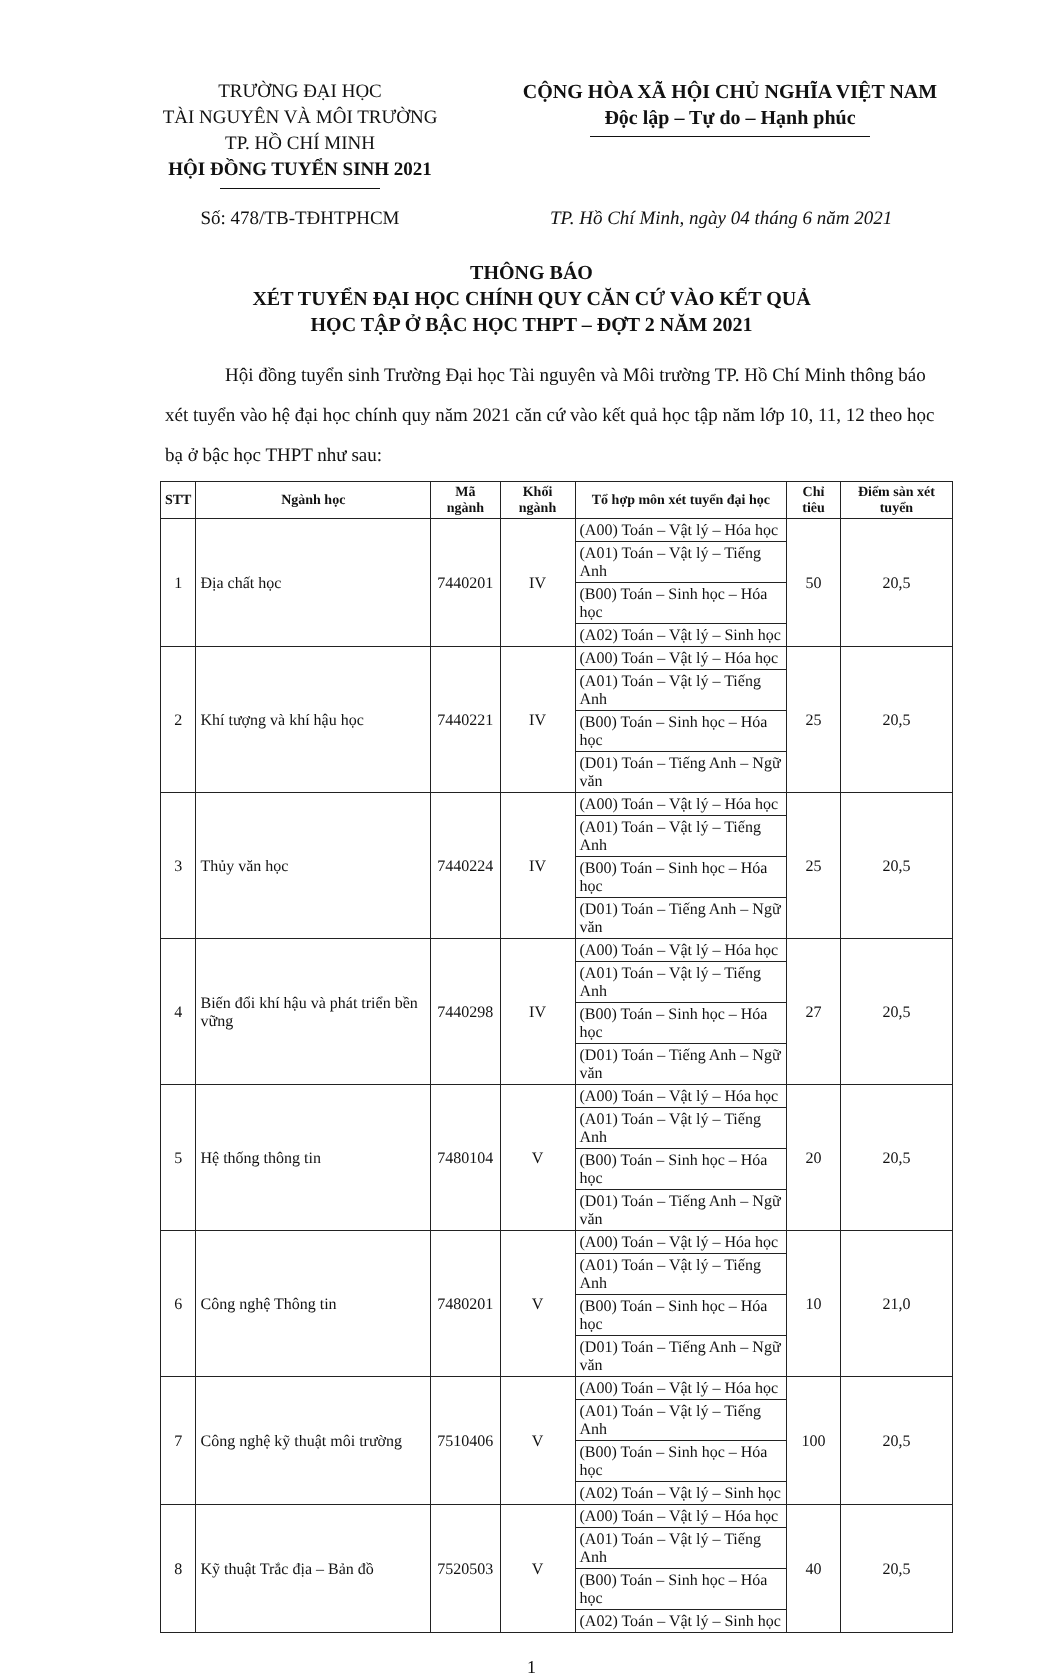TRƯỜNG ĐẠI HỌC
TÀI NGUYÊN VÀ MÔI TRƯỜNG
TP. HỒ CHÍ MINH
HỘI ĐỒNG TUYỂN SINH 2021
CỘNG HÒA XÃ HỘI CHỦ NGHĨA VIỆT NAM
Độc lập – Tự do – Hạnh phúc
Số: 478/TB-TĐHTPHCM TP. Hồ Chí Minh, ngày 04 tháng 6 năm 2021
THÔNG BÁO
XÉT TUYỂN ĐẠI HỌC CHÍNH QUY CĂN CỨ VÀO KẾT QUẢ
HỌC TẬP Ở BẬC HỌC THPT – ĐỢT 2 NĂM 2021
Hội đồng tuyển sinh Trường Đại học Tài nguyên và Môi trường TP. Hồ Chí Minh thông báo xét tuyển vào hệ đại học chính quy năm 2021 căn cứ vào kết quả học tập năm lớp 10, 11, 12 theo học bạ ở bậc học THPT như sau:
| STT | Ngành học | Mã ngành | Khối ngành | Tổ hợp môn xét tuyển đại học | Chỉ tiêu | Điểm sàn xét tuyển |
| --- | --- | --- | --- | --- | --- | --- |
| 1 | Địa chất học | 7440201 | IV | (A00) Toán – Vật lý – Hóa học | 50 | 20,5 |
| | | | | (A01) Toán – Vật lý – Tiếng Anh | | |
| | | | | (B00) Toán – Sinh học – Hóa học | | |
| | | | | (A02) Toán – Vật lý – Sinh học | | |
| 2 | Khí tượng và khí hậu học | 7440221 | IV | (A00) Toán – Vật lý – Hóa học | 25 | 20,5 |
| | | | | (A01) Toán – Vật lý – Tiếng Anh | | |
| | | | | (B00) Toán – Sinh học – Hóa học | | |
| | | | | (D01) Toán – Tiếng Anh – Ngữ văn | | |
| 3 | Thủy văn học | 7440224 | IV | (A00) Toán – Vật lý – Hóa học | 25 | 20,5 |
| | | | | (A01) Toán – Vật lý – Tiếng Anh | | |
| | | | | (B00) Toán – Sinh học – Hóa học | | |
| | | | | (D01) Toán – Tiếng Anh – Ngữ văn | | |
| 4 | Biến đổi khí hậu và phát triển bền vững | 7440298 | IV | (A00) Toán – Vật lý – Hóa học | 27 | 20,5 |
| | | | | (A01) Toán – Vật lý – Tiếng Anh | | |
| | | | | (B00) Toán – Sinh học – Hóa học | | |
| | | | | (D01) Toán – Tiếng Anh – Ngữ văn | | |
| 5 | Hệ thống thông tin | 7480104 | V | (A00) Toán – Vật lý – Hóa học | 20 | 20,5 |
| | | | | (A01) Toán – Vật lý – Tiếng Anh | | |
| | | | | (B00) Toán – Sinh học – Hóa học | | |
| | | | | (D01) Toán – Tiếng Anh – Ngữ văn | | |
| 6 | Công nghệ Thông tin | 7480201 | V | (A00) Toán – Vật lý – Hóa học | 10 | 21,0 |
| | | | | (A01) Toán – Vật lý – Tiếng Anh | | |
| | | | | (B00) Toán – Sinh học – Hóa học | | |
| | | | | (D01) Toán – Tiếng Anh – Ngữ văn | | |
| 7 | Công nghệ kỹ thuật môi trường | 7510406 | V | (A00) Toán – Vật lý – Hóa học | 100 | 20,5 |
| | | | | (A01) Toán – Vật lý – Tiếng Anh | | |
| | | | | (B00) Toán – Sinh học – Hóa học | | |
| | | | | (A02) Toán – Vật lý – Sinh học | | |
| 8 | Kỹ thuật Trắc địa – Bản đồ | 7520503 | V | (A00) Toán – Vật lý – Hóa học | 40 | 20,5 |
| | | | | (A01) Toán – Vật lý – Tiếng Anh | | |
| | | | | (B00) Toán – Sinh học – Hóa học | | |
| | | | | (A02) Toán – Vật lý – Sinh học | | |
1